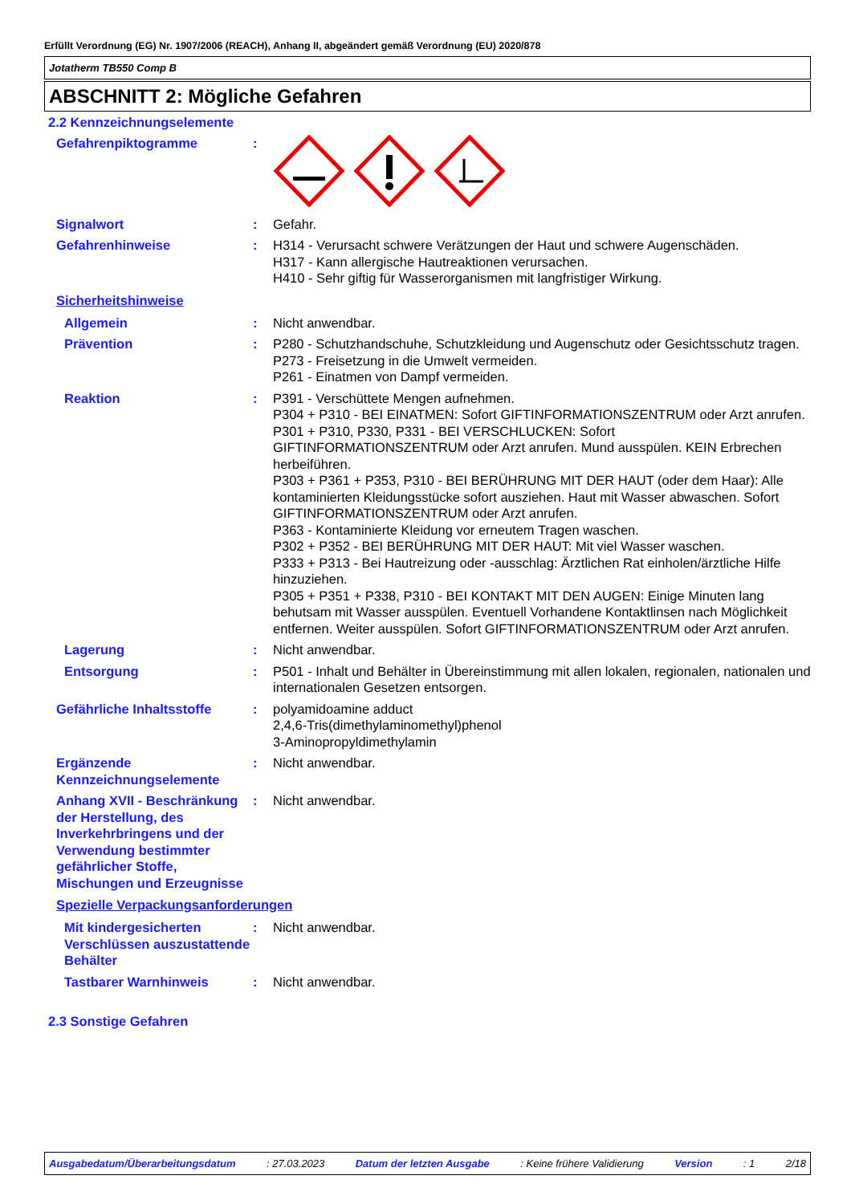Erfüllt Verordnung (EG) Nr. 1907/2006 (REACH), Anhang II, abgeändert gemäß Verordnung (EU) 2020/878
Jotatherm TB550 Comp B
ABSCHNITT 2: Mögliche Gefahren
2.2 Kennzeichnungselemente
Gefahrenpiktogramme :
Signalwort : Gefahr.
Gefahrenhinweise : H314 - Verursacht schwere Verätzungen der Haut und schwere Augenschäden.
H317 - Kann allergische Hautreaktionen verursachen.
H410 - Sehr giftig für Wasserorganismen mit langfristiger Wirkung.
Sicherheitshinweise
Allgemein : Nicht anwendbar.
Prävention : P280 - Schutzhandschuhe, Schutzkleidung und Augenschutz oder Gesichtsschutz tragen.
P273 - Freisetzung in die Umwelt vermeiden.
P261 - Einatmen von Dampf vermeiden.
Reaktion : P391 - Verschüttete Mengen aufnehmen.
P304 + P310 - BEI EINATMEN: Sofort GIFTINFORMATIONSZENTRUM oder Arzt anrufen.
P301 + P310, P330, P331 - BEI VERSCHLUCKEN: Sofort GIFTINFORMATIONSZENTRUM oder Arzt anrufen. Mund ausspülen. KEIN Erbrechen herbeiführen.
P303 + P361 + P353, P310 - BEI BERÜHRUNG MIT DER HAUT (oder dem Haar): Alle kontaminierten Kleidungsstücke sofort ausziehen. Haut mit Wasser abwaschen. Sofort GIFTINFORMATIONSZENTRUM oder Arzt anrufen.
P363 - Kontaminierte Kleidung vor erneutem Tragen waschen.
P302 + P352 - BEI BERÜHRUNG MIT DER HAUT: Mit viel Wasser waschen.
P333 + P313 - Bei Hautreizung oder -ausschlag: Ärztlichen Rat einholen/ärztliche Hilfe hinzuziehen.
P305 + P351 + P338, P310 - BEI KONTAKT MIT DEN AUGEN: Einige Minuten lang behutsam mit Wasser ausspülen. Eventuell Vorhandene Kontaktlinsen nach Möglichkeit entfernen. Weiter ausspülen. Sofort GIFTINFORMATIONSZENTRUM oder Arzt anrufen.
Lagerung : Nicht anwendbar.
Entsorgung : P501 - Inhalt und Behälter in Übereinstimmung mit allen lokalen, regionalen, nationalen und internationalen Gesetzen entsorgen.
Gefährliche Inhaltsstoffe
: polyamidoamine adduct
2,4,6-Tris(dimethylaminomethyl)phenol
3-Aminopropyldimethylamin
Ergänzende Kennzeichnungselemente
: Nicht anwendbar.
Anhang XVII - Beschränkung der Herstellung, des Inverkehrbringens und der Verwendung bestimmter gefährlicher Stoffe, Mischungen und Erzeugnisse
: Nicht anwendbar.
Spezielle Verpackungsanforderungen
Mit kindergesicherten Verschlüssen auszustattende Behälter
: Nicht anwendbar.
Tastbarer Warnhinweis : Nicht anwendbar.
2.3 Sonstige Gefahren
Ausgabedatum/Überarbeitungsdatum : 27.03.2023 Datum der letzten Ausgabe : Keine frühere Validierung Version : 1 2/18